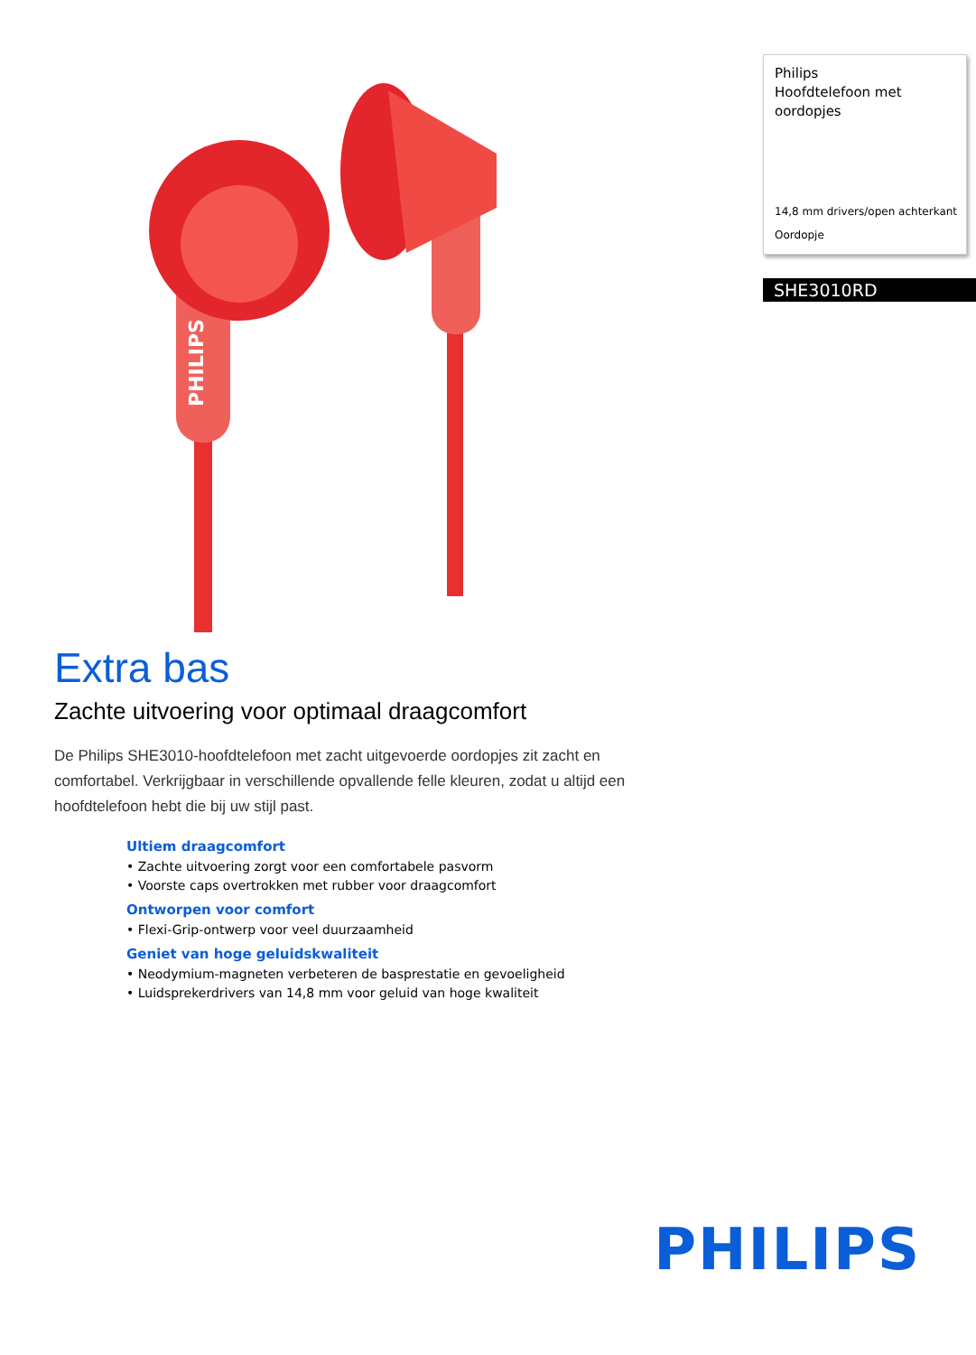PHILIPS
Philips
Hoofdtelefoon met oordopjes
14,8 mm drivers/open achterkant
Oordopje
SHE3010RD
Extra bas
Zachte uitvoering voor optimaal draagcomfort
De Philips SHE3010-hoofdtelefoon met zacht uitgevoerde oordopjes zit zacht en comfortabel. Verkrijgbaar in verschillende opvallende felle kleuren, zodat u altijd een hoofdtelefoon hebt die bij uw stijl past.
Ultiem draagcomfort
• Zachte uitvoering zorgt voor een comfortabele pasvorm
• Voorste caps overtrokken met rubber voor draagcomfort
Ontworpen voor comfort
• Flexi-Grip-ontwerp voor veel duurzaamheid
Geniet van hoge geluidskwaliteit
• Neodymium-magneten verbeteren de basprestatie en gevoeligheid
• Luidsprekerdrivers van 14,8 mm voor geluid van hoge kwaliteit
PHILIPS